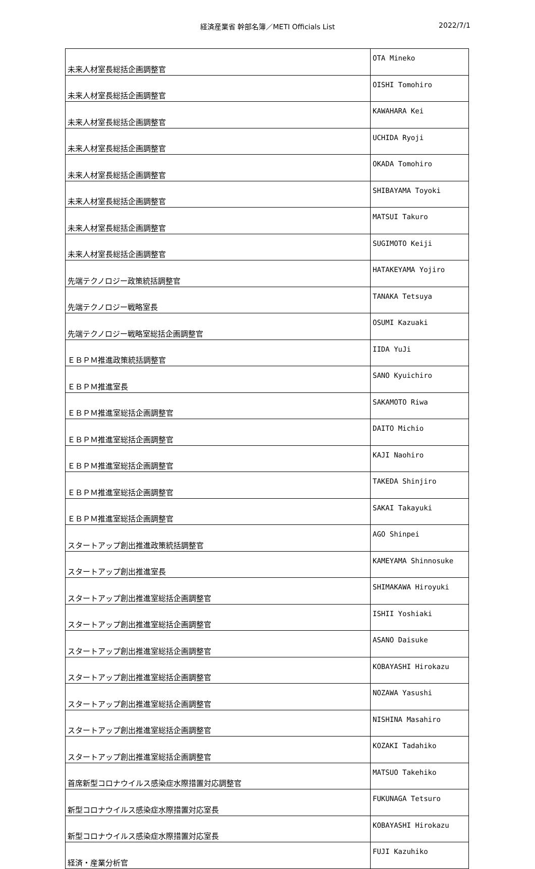経済産業省 幹部名簿／METI Officials List
2022/7/1
| 未来人材室長総括企画調整官 | OTA Mineko |
| 未来人材室長総括企画調整官 | OISHI Tomohiro |
| 未来人材室長総括企画調整官 | KAWAHARA Kei |
| 未来人材室長総括企画調整官 | UCHIDA Ryoji |
| 未来人材室長総括企画調整官 | OKADA Tomohiro |
| 未来人材室長総括企画調整官 | SHIBAYAMA Toyoki |
| 未来人材室長総括企画調整官 | MATSUI Takuro |
| 未来人材室長総括企画調整官 | SUGIMOTO Keiji |
| 先端テクノロジー政策統括調整官 | HATAKEYAMA Yojiro |
| 先端テクノロジー戦略室長 | TANAKA Tetsuya |
| 先端テクノロジー戦略室総括企画調整官 | OSUMI Kazuaki |
| ＥＢＰＭ推進政策統括調整官 | IIDA YuJi |
| ＥＢＰＭ推進室長 | SANO Kyuichiro |
| ＥＢＰＭ推進室総括企画調整官 | SAKAMOTO Riwa |
| ＥＢＰＭ推進室総括企画調整官 | DAITO Michio |
| ＥＢＰＭ推進室総括企画調整官 | KAJI Naohiro |
| ＥＢＰＭ推進室総括企画調整官 | TAKEDA Shinjiro |
| ＥＢＰＭ推進室総括企画調整官 | SAKAI Takayuki |
| スタートアップ創出推進政策統括調整官 | AGO Shinpei |
| スタートアップ創出推進室長 | KAMEYAMA Shinnosuke |
| スタートアップ創出推進室総括企画調整官 | SHIMAKAWA Hiroyuki |
| スタートアップ創出推進室総括企画調整官 | ISHII Yoshiaki |
| スタートアップ創出推進室総括企画調整官 | ASANO Daisuke |
| スタートアップ創出推進室総括企画調整官 | KOBAYASHI Hirokazu |
| スタートアップ創出推進室総括企画調整官 | NOZAWA Yasushi |
| スタートアップ創出推進室総括企画調整官 | NISHINA Masahiro |
| スタートアップ創出推進室総括企画調整官 | KOZAKI Tadahiko |
| 首席新型コロナウイルス感染症水際措置対応調整官 | MATSUO Takehiko |
| 新型コロナウイルス感染症水際措置対応室長 | FUKUNAGA Tetsuro |
| 新型コロナウイルス感染症水際措置対応室長 | KOBAYASHI Hirokazu |
| 経済・産業分析官 | FUJI Kazuhiko |